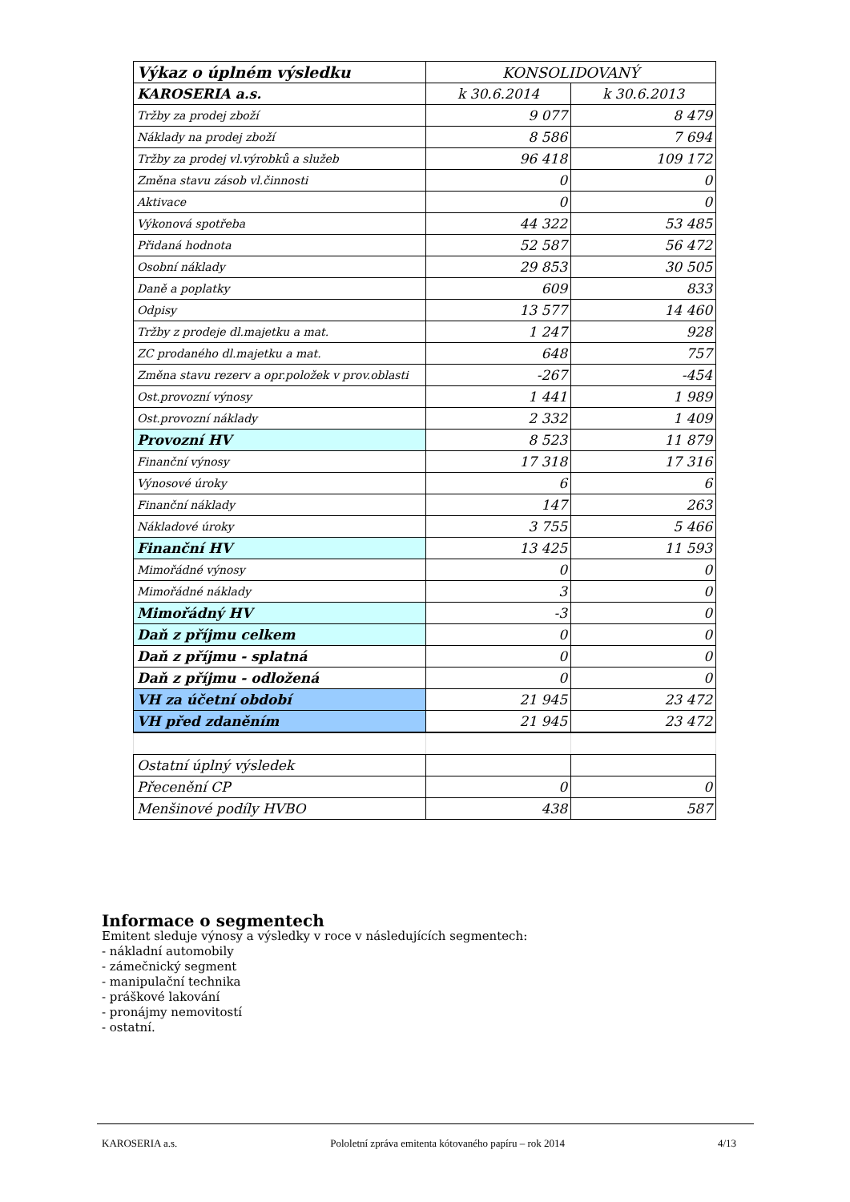| Výkaz o úplném výsledku | KONSOLIDOVANÝ | |
| KAROSERIA a.s. | k 30.6.2014 | k 30.6.2013 |
| Tržby za prodej zboží | 9 077 | 8 479 |
| Náklady na prodej zboží | 8 586 | 7 694 |
| Tržby za prodej vl.výrobků a služeb | 96 418 | 109 172 |
| Změna stavu zásob vl.činnosti | 0 | 0 |
| Aktivace | 0 | 0 |
| Výkonová spotřeba | 44 322 | 53 485 |
| Přidaná hodnota | 52 587 | 56 472 |
| Osobní náklady | 29 853 | 30 505 |
| Daně a poplatky | 609 | 833 |
| Odpisy | 13 577 | 14 460 |
| Tržby z prodeje dl.majetku a mat. | 1 247 | 928 |
| ZC prodaného dl.majetku a mat. | 648 | 757 |
| Změna stavu rezerv a opr.položek v prov.oblasti | -267 | -454 |
| Ost.provozní výnosy | 1 441 | 1 989 |
| Ost.provozní náklady | 2 332 | 1 409 |
| Provozní HV | 8 523 | 11 879 |
| Finanční výnosy | 17 318 | 17 316 |
| Výnosové úroky | 6 | 6 |
| Finanční náklady | 147 | 263 |
| Nákladové úroky | 3 755 | 5 466 |
| Finanční HV | 13 425 | 11 593 |
| Mimořádné výnosy | 0 | 0 |
| Mimořádné náklady | 3 | 0 |
| Mimořádný HV | -3 | 0 |
| Daň z příjmu celkem | 0 | 0 |
| Daň z příjmu - splatná | 0 | 0 |
| Daň z příjmu - odložená | 0 | 0 |
| VH za účetní období | 21 945 | 23 472 |
| VH před zdaněním | 21 945 | 23 472 |
| Ostatní úplný výsledek | | |
| Přecenění CP | 0 | 0 |
| Menšinové podíly HVBO | 438 | 587 |
Informace o segmentech
Emitent sleduje výnosy a výsledky v roce v následujících segmentech:
- nákladní automobily
- zámečnický segment
- manipulační technika
- práškové lakování
- pronájmy nemovitostí
- ostatní.
KAROSERIA a.s. Pololetní zpráva emitenta kótovaného papíru – rok 2014 4/13